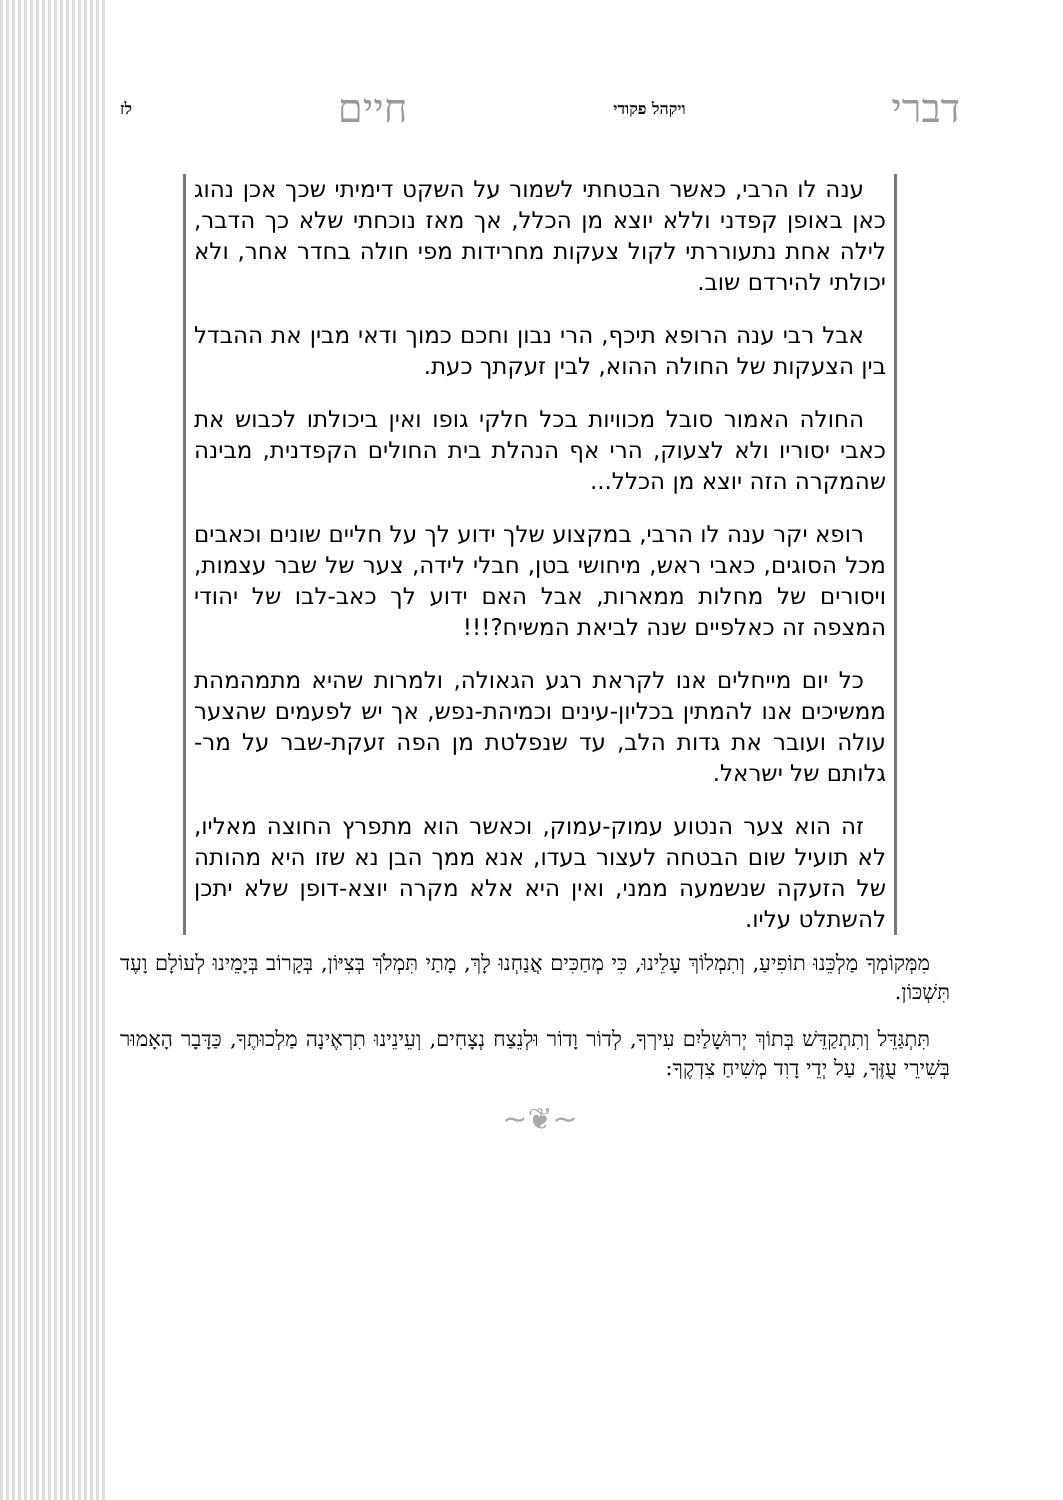דברי ויקהל פקודי חיים לז
ענה לו הרבי, כאשר הבטחתי לשמור על השקט דימיתי שכך אכן נהוג כאן באופן קפדני וללא יוצא מן הכלל, אך מאז נוכחתי שלא כך הדבר, לילה אחת נתעוררתי לקול צעקות מחרידות מפי חולה בחדר אחר, ולא יכולתי להירדם שוב.
אבל רבי ענה הרופא תיכף, הרי נבון וחכם כמוך ודאי מבין את ההבדל בין הצעקות של החולה ההוא, לבין זעקתך כעת.
החולה האמור סובל מכוויות בכל חלקי גופו ואין ביכולתו לכבוש את כאבי יסוריו ולא לצעוק, הרי אף הנהלת בית החולים הקפדנית, מבינה שהמקרה הזה יוצא מן הכלל...
רופא יקר ענה לו הרבי, במקצוע שלך ידוע לך על חליים שונים וכאבים מכל הסוגים, כאבי ראש, מיחושי בטן, חבלי לידה, צער של שבר עצמות, ויסורים של מחלות ממארות, אבל האם ידוע לך כאב-לבו של יהודי המצפה זה כאלפיים שנה לביאת המשיח?!!!
כל יום מייחלים אנו לקראת רגע הגאולה, ולמרות שהיא מתמהמהת ממשיכים אנו להמתין בכליון-עינים וכמיהת-נפש, אך יש לפעמים שהצער עולה ועובר את גדות הלב, עד שנפלטת מן הפה זעקת-שבר על מר-גלותם של ישראל.
זה הוא צער הנטוע עמוק-עמוק, וכאשר הוא מתפרץ החוצה מאליו, לא תועיל שום הבטחה לעצור בעדו, אנא ממך הבן נא שזו היא מהותה של הזעקה שנשמעה ממני, ואין היא אלא מקרה יוצא-דופן שלא יתכן להשתלט עליו.
מִמְּקוֹמְךָ מַלְכֵּנוּ תוֹפִיעַ, וְתִמְלוֹךְ עָלֵינוּ, כִּי מְחַכִּים אֲנַחְנוּ לָךְ, מָתַי תִּמְלֹךְ בְּצִיּוֹן, בְּקָרוֹב בְּיָמֵינוּ לְעוֹלָם וָעֶד תִּשְׁכּוֹן.
תִּתְגַּדֵּל וְתִתְקַדֵּשׁ בְּתוֹךְ יְרוּשָׁלַיִם עִירְךָ, לְדוֹר וָדוֹר וּלְנֵצַח נְצָחִים, וְעֵינֵינוּ תִרְאֶינָה מַלְכוּתֶךָ, כַּדָּבָר הָאָמוּר בְּשִׁירֵי עֻזֶּךָ, עַל יְדֵי דָוִד מְשִׁיחַ צִדְקֶךָ:
~❦~